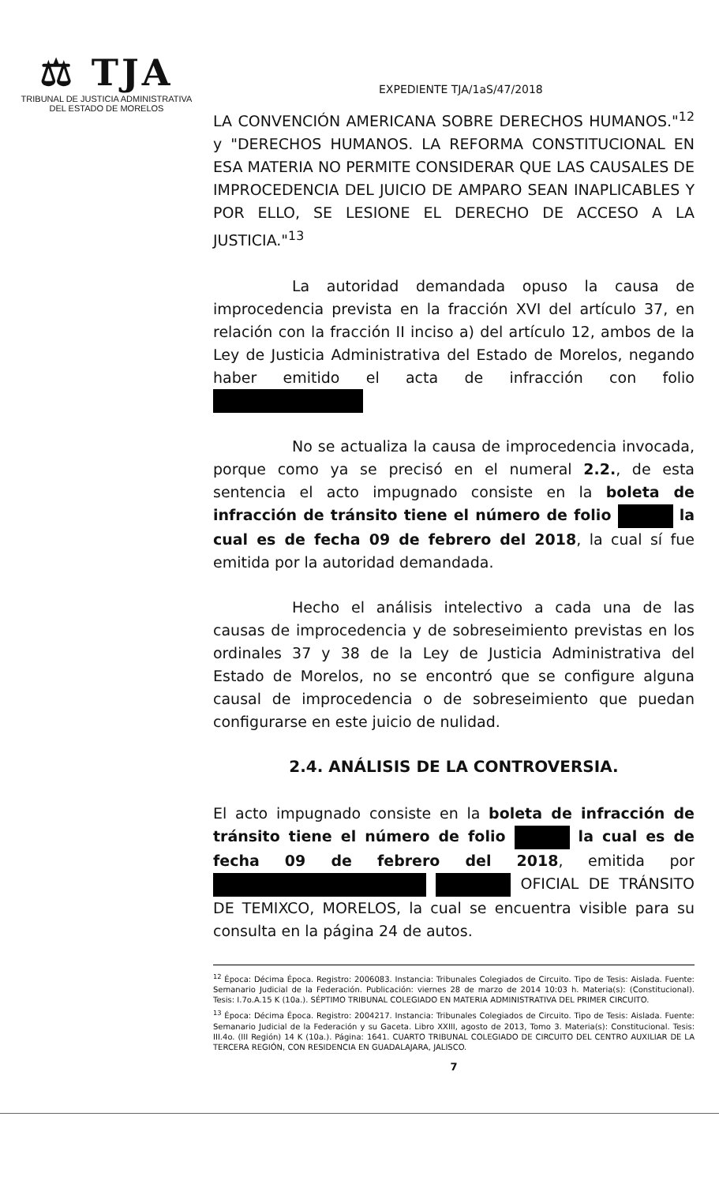⚖ TJA
TRIBUNAL DE JUSTICIA ADMINISTRATIVA
DEL ESTADO DE MORELOS
EXPEDIENTE TJA/1aS/47/2018
LA CONVENCIÓN AMERICANA SOBRE DERECHOS HUMANOS."<sup>12</sup> y "DERECHOS HUMANOS. LA REFORMA CONSTITUCIONAL EN ESA MATERIA NO PERMITE CONSIDERAR QUE LAS CAUSALES DE IMPROCEDENCIA DEL JUICIO DE AMPARO SEAN INAPLICABLES Y POR ELLO, SE LESIONE EL DERECHO DE ACCESO A LA JUSTICIA."<sup>13</sup>
La autoridad demandada opuso la causa de improcedencia prevista en la fracción XVI del artículo 37, en relación con la fracción II inciso a) del artículo 12, ambos de la Ley de Justicia Administrativa del Estado de Morelos, negando haber emitido el acta de infracción con folio
No se actualiza la causa de improcedencia invocada, porque como ya se precisó en el numeral 2.2., de esta sentencia el acto impugnado consiste en la boleta de infracción de tránsito tiene el número de folio la cual es de fecha 09 de febrero del 2018, la cual sí fue emitida por la autoridad demandada.
Hecho el análisis intelectivo a cada una de las causas de improcedencia y de sobreseimiento previstas en los ordinales 37 y 38 de la Ley de Justicia Administrativa del Estado de Morelos, no se encontró que se configure alguna causal de improcedencia o de sobreseimiento que puedan configurarse en este juicio de nulidad.
2.4. ANÁLISIS DE LA CONTROVERSIA.
El acto impugnado consiste en la boleta de infracción de tránsito tiene el número de folio la cual es de fecha 09 de febrero del 2018, emitida por OFICIAL DE TRÁNSITO DE TEMIXCO, MORELOS, la cual se encuentra visible para su consulta en la página 24 de autos.
<sup>12</sup> Época: Décima Época. Registro: 2006083. Instancia: Tribunales Colegiados de Circuito. Tipo de Tesis: Aislada. Fuente: Semanario Judicial de la Federación. Publicación: viernes 28 de marzo de 2014 10:03 h. Materia(s): (Constitucional). Tesis: I.7o.A.15 K (10a.). SÉPTIMO TRIBUNAL COLEGIADO EN MATERIA ADMINISTRATIVA DEL PRIMER CIRCUITO.
<sup>13</sup> Época: Décima Época. Registro: 2004217. Instancia: Tribunales Colegiados de Circuito. Tipo de Tesis: Aislada. Fuente: Semanario Judicial de la Federación y su Gaceta. Libro XXIII, agosto de 2013, Tomo 3. Materia(s): Constitucional. Tesis: III.4o. (III Región) 14 K (10a.). Página: 1641. CUARTO TRIBUNAL COLEGIADO DE CIRCUITO DEL CENTRO AUXILIAR DE LA TERCERA REGIÓN, CON RESIDENCIA EN GUADALAJARA, JALISCO.
7